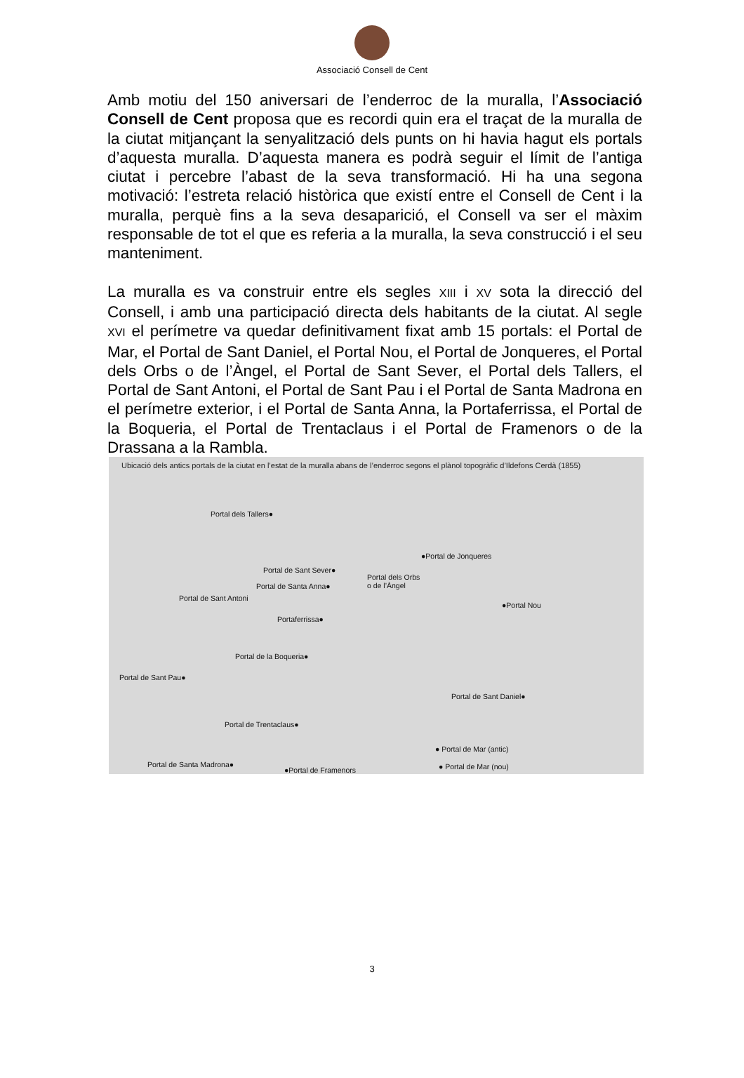Associació Consell de Cent
Amb motiu del 150 aniversari de l’enderroc de la muralla, l’Associació Consell de Cent proposa que es recordi quin era el traçat de la muralla de la ciutat mitjançant la senyalització dels punts on hi havia hagut els portals d’aquesta muralla. D’aquesta manera es podrà seguir el límit de l’antiga ciutat i percebre l’abast de la seva transformació. Hi ha una segona motivació: l’estreta relació històrica que existí entre el Consell de Cent i la muralla, perquè fins a la seva desaparició, el Consell va ser el màxim responsable de tot el que es referia a la muralla, la seva construcció i el seu manteniment.
La muralla es va construir entre els segles XIII i XV sota la direcció del Consell, i amb una participació directa dels habitants de la ciutat. Al segle XVI el perímetre va quedar definitivament fixat amb 15 portals: el Portal de Mar, el Portal de Sant Daniel, el Portal Nou, el Portal de Jonqueres, el Portal dels Orbs o de l’Àngel, el Portal de Sant Sever, el Portal dels Tallers, el Portal de Sant Antoni, el Portal de Sant Pau i el Portal de Santa Madrona en el perímetre exterior, i el Portal de Santa Anna, la Portaferrissa, el Portal de la Boqueria, el Portal de Trentaclaus i el Portal de Framenors o de la Drassana a la Rambla.
Ubicació dels antics portals de la ciutat en l’estat de la muralla abans de l’enderroc segons el plànol topogràfic d’Ildefons Cerdà (1855)
Portal dels Tallers●
●Portal de Jonqueres
Portal de Sant Sever●
Portal dels Orbs
o de l’Àngel Portal de Santa Anna●
Portal de Sant Antoni
●Portal Nou
Portaferrissa●
Portal de la Boqueria●
Portal de Sant Pau●
Portal de Sant Daniel●
Portal de Trentaclaus●
● Portal de Mar (antic)
Portal de Santa Madrona●
●Portal de Framenors ● Portal de Mar (nou)
3